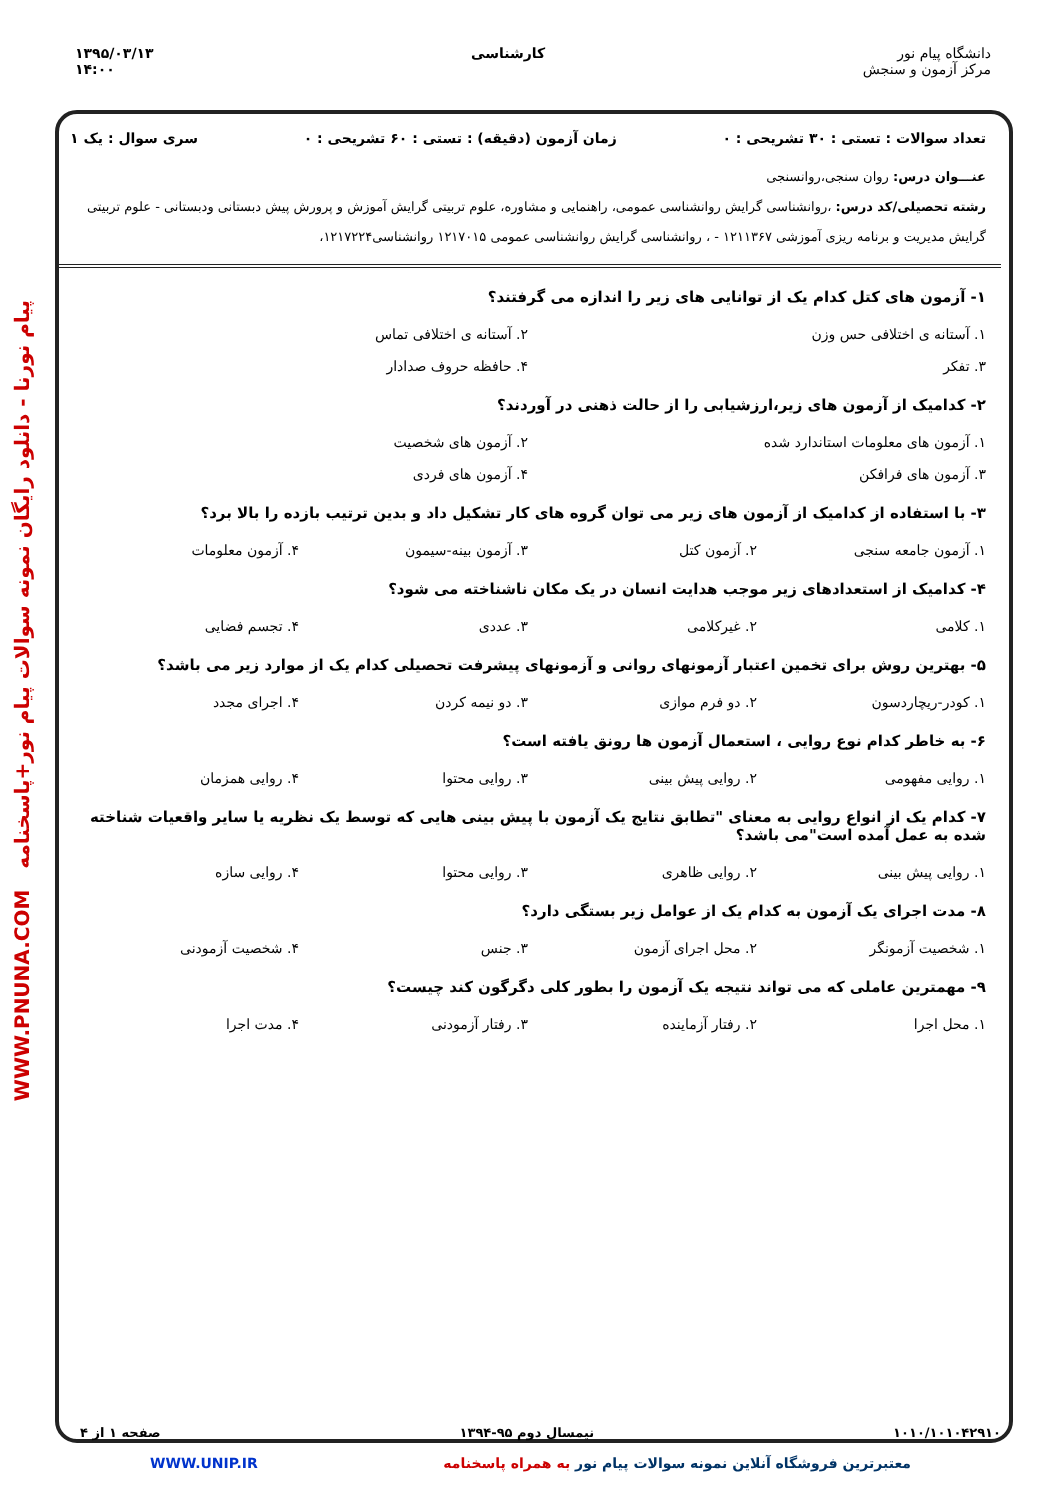دانشگاه پیام نور
مرکز آزمون و سنجش
کارشناسی ۱۳۹۵/۰۳/۱۳
۱۴:۰۰
پیام نورنا - دانلود رایگان نمونه سوالات پیام نور+پاسخنامه WWW.PNUNA.COM
تعداد سوالات : تستی : ۳۰ تشریحی : ۰ زمان آزمون (دقیقه) : تستی : ۶۰ تشریحی : ۰ سری سوال : یک ۱
عنـــوان درس: روان سنجی،روانسنجی
رشته تحصیلی/کد درس: ،روانشناسی گرایش روانشناسی عمومی، راهنمایی و مشاوره، علوم تربیتی گرایش آموزش و پرورش پیش دبستانی ودبستانی - علوم تربیتی گرایش مدیریت و برنامه ریزی آموزشی ۱۲۱۱۳۶۷ - ، روانشناسی گرایش روانشناسی عمومی ۱۲۱۷۰۱۵ روانشناسی۱۲۱۷۲۲۴،
۱- آزمون های کتل کدام یک از توانایی های زیر را اندازه می گرفتند؟
۱. آستانه ی اختلافی حس وزن ۲. آستانه ی اختلافی تماس ۳. تفکر ۴. حافظه حروف صدادار
۲- کدامیک از آزمون های زیر،ارزشیابی را از حالت ذهنی در آوردند؟
۱. آزمون های معلومات استاندارد شده ۲. آزمون های شخصیت ۳. آزمون های فرافکن ۴. آزمون های فردی
۳- با استفاده از کدامیک از آزمون های زیر می توان گروه های کار تشکیل داد و بدین ترتیب بازده را بالا برد؟
۱. آزمون جامعه سنجی ۲. آزمون کتل ۳. آزمون بینه-سیمون ۴. آزمون معلومات
۴- کدامیک از استعدادهای زیر موجب هدایت انسان در یک مکان ناشناخته می شود؟
۱. کلامی ۲. غیرکلامی ۳. عددی ۴. تجسم فضایی
۵- بهترین روش برای تخمین اعتبار آزمونهای روانی و آزمونهای پیشرفت تحصیلی کدام یک از موارد زیر می باشد؟
۱. کودر-ریچاردسون ۲. دو فرم موازی ۳. دو نیمه کردن ۴. اجرای مجدد
۶- به خاطر کدام نوع روایی ، استعمال آزمون ها رونق یافته است؟
۱. روایی مفهومی ۲. روایی پیش بینی ۳. روایی محتوا ۴. روایی همزمان
۷- کدام یک از انواع روایی به معنای "تطابق نتایج یک آزمون با پیش بینی هایی که توسط یک نظریه یا سایر واقعیات شناخته شده به عمل آمده است"می باشد؟
۱. روایی پیش بینی ۲. روایی ظاهری ۳. روایی محتوا ۴. روایی سازه
۸- مدت اجرای یک آزمون به کدام یک از عوامل زیر بستگی دارد؟
۱. شخصیت آزمونگر ۲. محل اجرای آزمون ۳. جنس ۴. شخصیت آزمودنی
۹- مهمترین عاملی که می تواند نتیجه یک آزمون را بطور کلی دگرگون کند چیست؟
۱. محل اجرا ۲. رفتار آزماینده ۳. رفتار آزمودنی ۴. مدت اجرا
۱۰۱۰/۱۰۱۰۴۲۹۱۰ نیمسال دوم ۹۵-۱۳۹۴ صفحه ۱ از ۴
معتبرترین فروشگاه آنلاین نمونه سوالات پیام نور به همراه پاسخنامه WWW.UNIP.IR